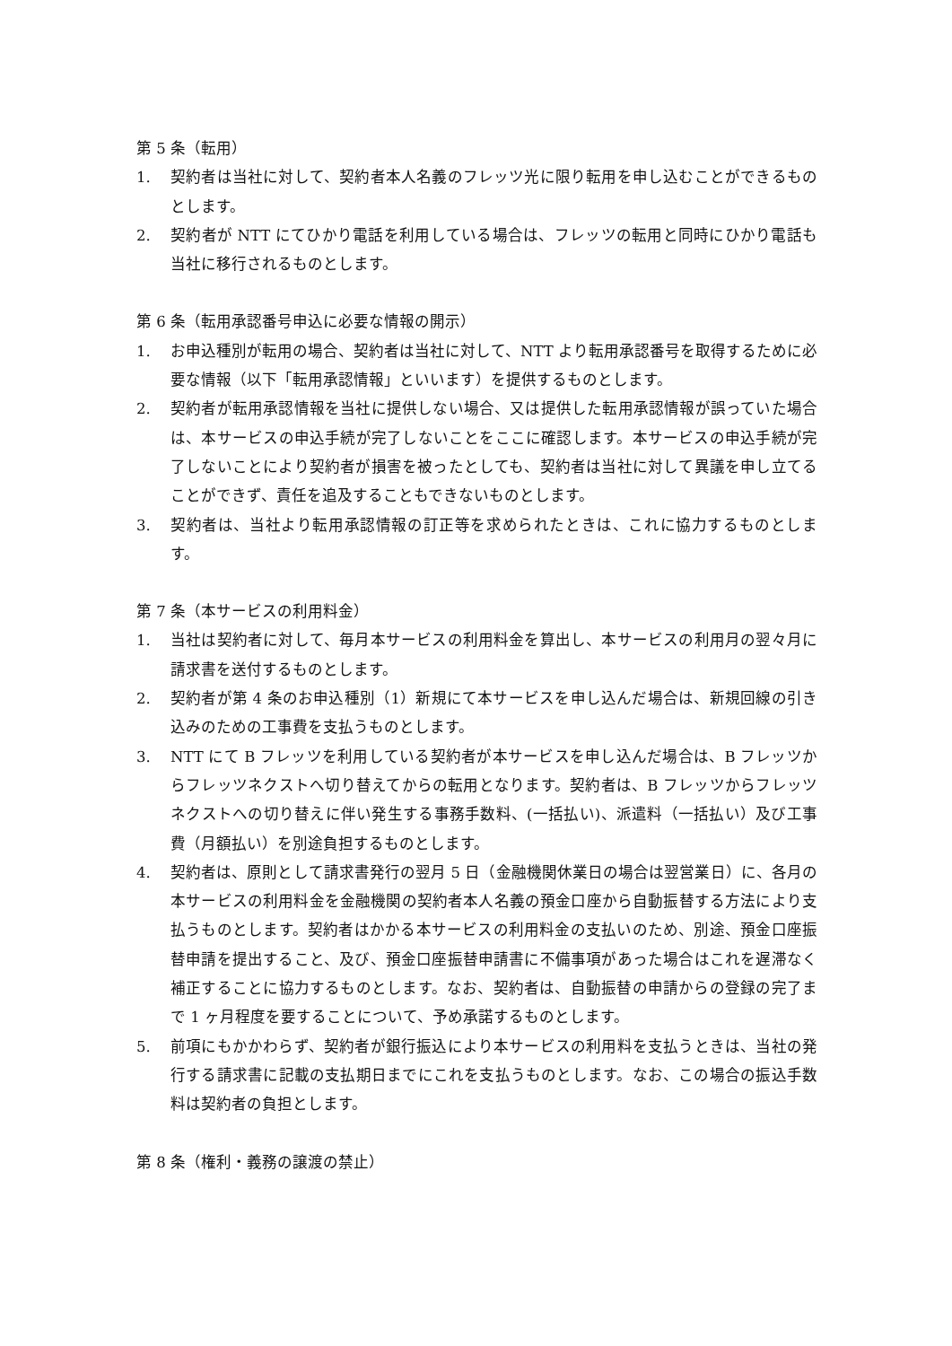第 5 条（転用）
1. 契約者は当社に対して、契約者本人名義のフレッツ光に限り転用を申し込むことができるものとします。
2. 契約者が NTT にてひかり電話を利用している場合は、フレッツの転用と同時にひかり電話も当社に移行されるものとします。
第 6 条（転用承認番号申込に必要な情報の開示）
1. お申込種別が転用の場合、契約者は当社に対して、NTT より転用承認番号を取得するために必要な情報（以下「転用承認情報」といいます）を提供するものとします。
2. 契約者が転用承認情報を当社に提供しない場合、又は提供した転用承認情報が誤っていた場合は、本サービスの申込手続が完了しないことをここに確認します。本サービスの申込手続が完了しないことにより契約者が損害を被ったとしても、契約者は当社に対して異議を申し立てることができず、責任を追及することもできないものとします。
3. 契約者は、当社より転用承認情報の訂正等を求められたときは、これに協力するものとします。
第 7 条（本サービスの利用料金）
1. 当社は契約者に対して、毎月本サービスの利用料金を算出し、本サービスの利用月の翌々月に請求書を送付するものとします。
2. 契約者が第 4 条のお申込種別（1）新規にて本サービスを申し込んだ場合は、新規回線の引き込みのための工事費を支払うものとします。
3. NTT にて B フレッツを利用している契約者が本サービスを申し込んだ場合は、B フレッツからフレッツネクストへ切り替えてからの転用となります。契約者は、B フレッツからフレッツネクストへの切り替えに伴い発生する事務手数料、(一括払い)、派遣料（一括払い）及び工事費（月額払い）を別途負担するものとします。
4. 契約者は、原則として請求書発行の翌月 5 日（金融機関休業日の場合は翌営業日）に、各月の本サービスの利用料金を金融機関の契約者本人名義の預金口座から自動振替する方法により支払うものとします。契約者はかかる本サービスの利用料金の支払いのため、別途、預金口座振替申請を提出すること、及び、預金口座振替申請書に不備事項があった場合はこれを遅滞なく補正することに協力するものとします。なお、契約者は、自動振替の申請からの登録の完了まで 1 ヶ月程度を要することについて、予め承諾するものとします。
5. 前項にもかかわらず、契約者が銀行振込により本サービスの利用料を支払うときは、当社の発行する請求書に記載の支払期日までにこれを支払うものとします。なお、この場合の振込手数料は契約者の負担とします。
第 8 条（権利・義務の譲渡の禁止）